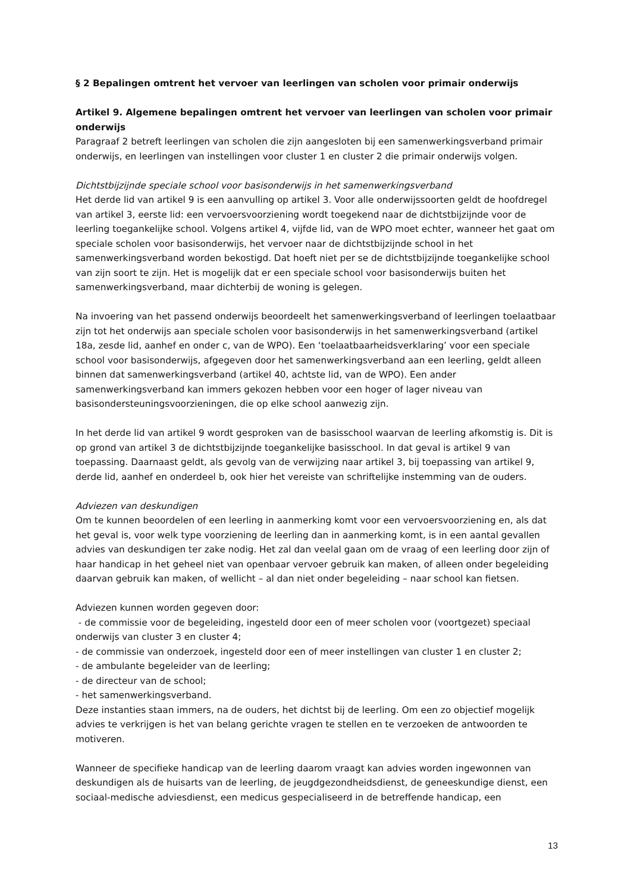§ 2 Bepalingen omtrent het vervoer van leerlingen van scholen voor primair onderwijs
Artikel 9. Algemene bepalingen omtrent het vervoer van leerlingen van scholen voor primair onderwijs
Paragraaf 2 betreft leerlingen van scholen die zijn aangesloten bij een samenwerkingsverband primair onderwijs, en leerlingen van instellingen voor cluster 1 en cluster 2 die primair onderwijs volgen.
Dichtstbijzijnde speciale school voor basisonderwijs in het samenwerkingsverband
Het derde lid van artikel 9 is een aanvulling op artikel 3. Voor alle onderwijssoorten geldt de hoofdregel van artikel 3, eerste lid: een vervoersvoorziening wordt toegekend naar de dichtstbijzijnde voor de leerling toegankelijke school. Volgens artikel 4, vijfde lid, van de WPO moet echter, wanneer het gaat om speciale scholen voor basisonderwijs, het vervoer naar de dichtstbijzijnde school in het samenwerkingsverband worden bekostigd. Dat hoeft niet per se de dichtstbijzijnde toegankelijke school van zijn soort te zijn. Het is mogelijk dat er een speciale school voor basisonderwijs buiten het samenwerkingsverband, maar dichterbij de woning is gelegen.
Na invoering van het passend onderwijs beoordeelt het samenwerkingsverband of leerlingen toelaatbaar zijn tot het onderwijs aan speciale scholen voor basisonderwijs in het samenwerkingsverband (artikel 18a, zesde lid, aanhef en onder c, van de WPO). Een ‘toelaatbaarheidsverklaring’ voor een speciale school voor basisonderwijs, afgegeven door het samenwerkingsverband aan een leerling, geldt alleen binnen dat samenwerkingsverband (artikel 40, achtste lid, van de WPO). Een ander samenwerkingsverband kan immers gekozen hebben voor een hoger of lager niveau van basisondersteuningsvoorzieningen, die op elke school aanwezig zijn.
In het derde lid van artikel 9 wordt gesproken van de basisschool waarvan de leerling afkomstig is. Dit is op grond van artikel 3 de dichtstbijzijnde toegankelijke basisschool. In dat geval is artikel 9 van toepassing. Daarnaast geldt, als gevolg van de verwijzing naar artikel 3, bij toepassing van artikel 9, derde lid, aanhef en onderdeel b, ook hier het vereiste van schriftelijke instemming van de ouders.
Adviezen van deskundigen
Om te kunnen beoordelen of een leerling in aanmerking komt voor een vervoersvoorziening en, als dat het geval is, voor welk type voorziening de leerling dan in aanmerking komt, is in een aantal gevallen advies van deskundigen ter zake nodig. Het zal dan veelal gaan om de vraag of een leerling door zijn of haar handicap in het geheel niet van openbaar vervoer gebruik kan maken, of alleen onder begeleiding daarvan gebruik kan maken, of wellicht – al dan niet onder begeleiding – naar school kan fietsen.
Adviezen kunnen worden gegeven door:
- de commissie voor de begeleiding, ingesteld door een of meer scholen voor (voortgezet) speciaal onderwijs van cluster 3 en cluster 4;
- de commissie van onderzoek, ingesteld door een of meer instellingen van cluster 1 en cluster 2;
- de ambulante begeleider van de leerling;
- de directeur van de school;
- het samenwerkingsverband.
Deze instanties staan immers, na de ouders, het dichtst bij de leerling. Om een zo objectief mogelijk advies te verkrijgen is het van belang gerichte vragen te stellen en te verzoeken de antwoorden te motiveren.
Wanneer de specifieke handicap van de leerling daarom vraagt kan advies worden ingewonnen van deskundigen als de huisarts van de leerling, de jeugdgezondheidsdienst, de geneeskundige dienst, een sociaal-medische adviesdienst, een medicus gespecialiseerd in de betreffende handicap, een
13